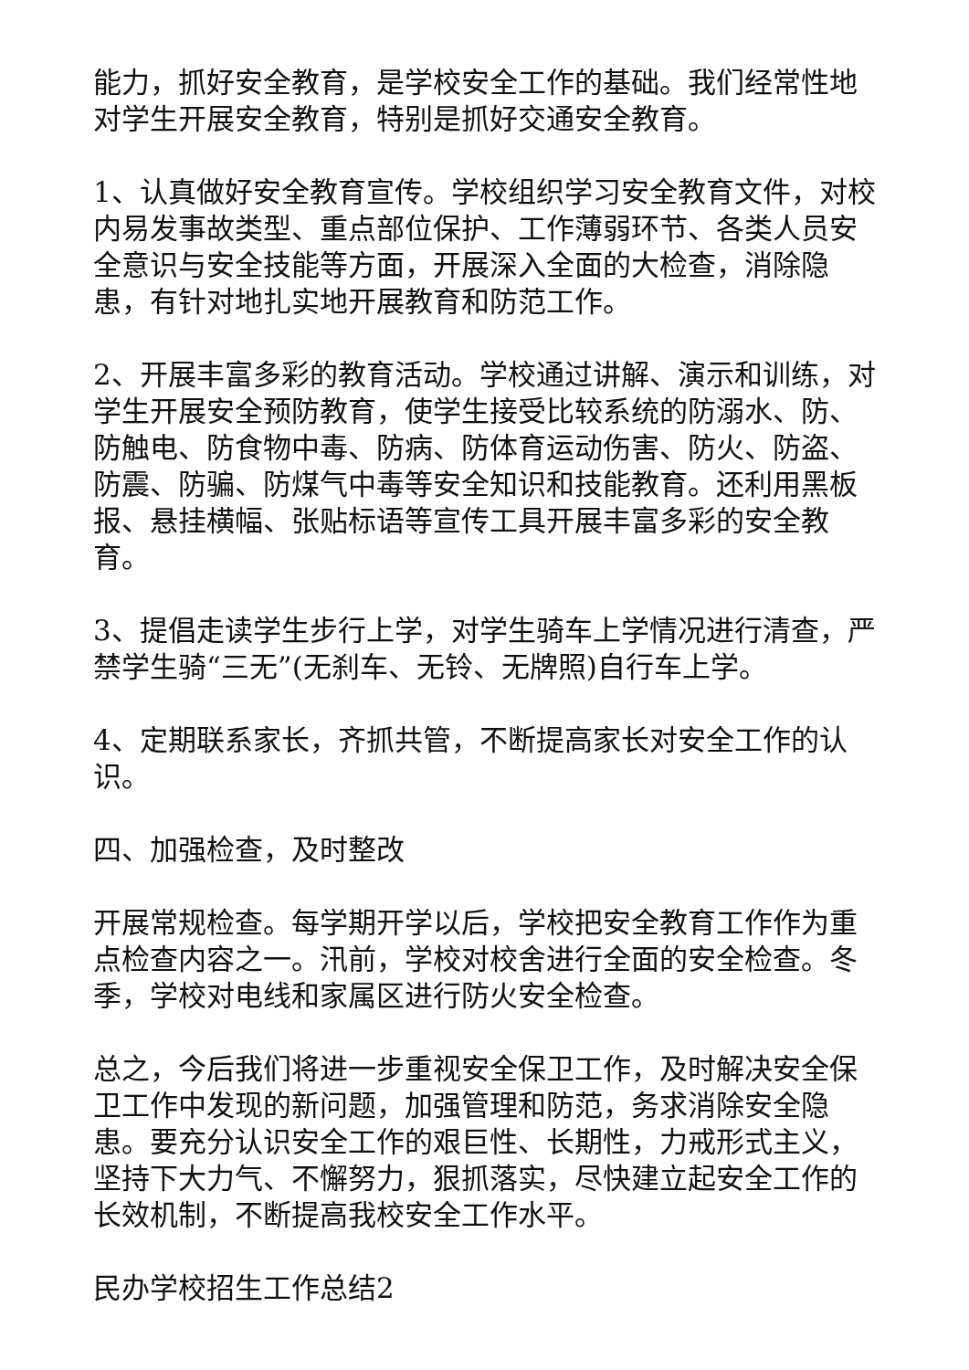能力，抓好安全教育，是学校安全工作的基础。我们经常性地对学生开展安全教育，特别是抓好交通安全教育。
1、认真做好安全教育宣传。学校组织学习安全教育文件，对校内易发事故类型、重点部位保护、工作薄弱环节、各类人员安全意识与安全技能等方面，开展深入全面的大检查，消除隐患，有针对地扎实地开展教育和防范工作。
2、开展丰富多彩的教育活动。学校通过讲解、演示和训练，对学生开展安全预防教育，使学生接受比较系统的防溺水、防、防触电、防食物中毒、防病、防体育运动伤害、防火、防盗、防震、防骗、防煤气中毒等安全知识和技能教育。还利用黑板报、悬挂横幅、张贴标语等宣传工具开展丰富多彩的安全教育。
3、提倡走读学生步行上学，对学生骑车上学情况进行清查，严禁学生骑“三无”(无刹车、无铃、无牌照)自行车上学。
4、定期联系家长，齐抓共管，不断提高家长对安全工作的认识。
四、加强检查，及时整改
开展常规检查。每学期开学以后，学校把安全教育工作作为重点检查内容之一。汛前，学校对校舍进行全面的安全检查。冬季，学校对电线和家属区进行防火安全检查。
总之，今后我们将进一步重视安全保卫工作，及时解决安全保卫工作中发现的新问题，加强管理和防范，务求消除安全隐患。要充分认识安全工作的艰巨性、长期性，力戒形式主义，坚持下大力气、不懈努力，狠抓落实，尽快建立起安全工作的长效机制，不断提高我校安全工作水平。
民办学校招生工作总结2